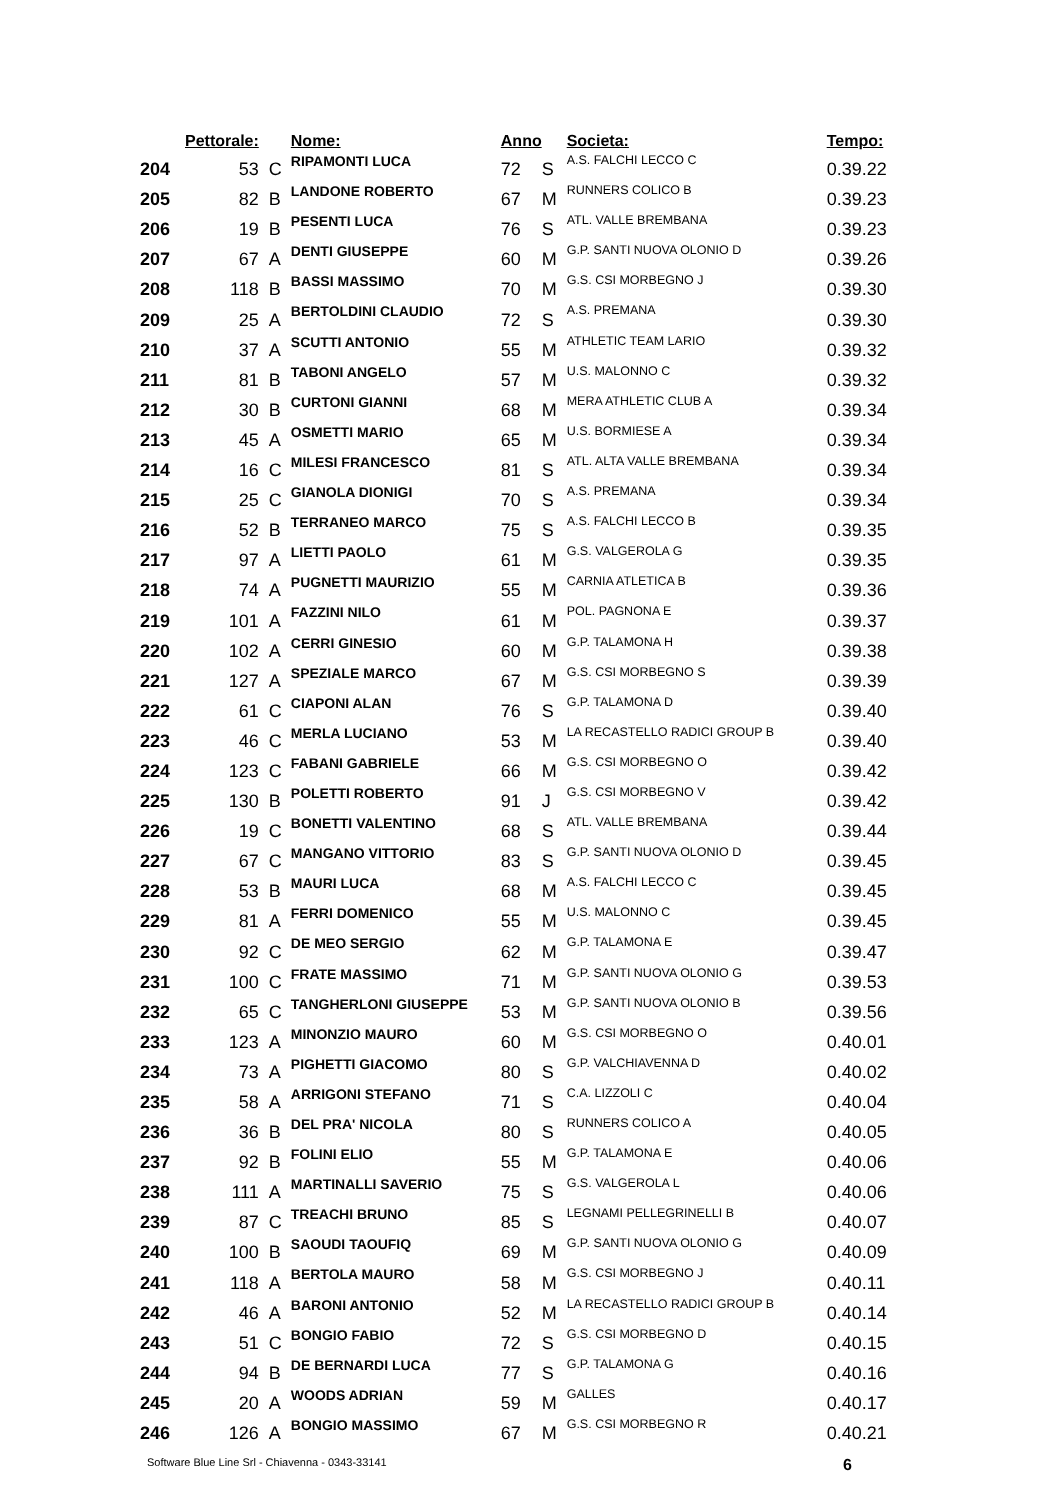| | Pettorale: | | Nome: | Anno | | Societa: | Tempo: |
| --- | --- | --- | --- | --- | --- | --- | --- |
| 204 | 53 | C | RIPAMONTI LUCA | 72 | S | A.S. FALCHI LECCO C | 0.39.22 |
| 205 | 82 | B | LANDONE ROBERTO | 67 | M | RUNNERS COLICO B | 0.39.23 |
| 206 | 19 | B | PESENTI LUCA | 76 | S | ATL. VALLE BREMBANA | 0.39.23 |
| 207 | 67 | A | DENTI GIUSEPPE | 60 | M | G.P. SANTI NUOVA OLONIO D | 0.39.26 |
| 208 | 118 | B | BASSI MASSIMO | 70 | M | G.S. CSI MORBEGNO J | 0.39.30 |
| 209 | 25 | A | BERTOLDINI CLAUDIO | 72 | S | A.S. PREMANA | 0.39.30 |
| 210 | 37 | A | SCUTTI ANTONIO | 55 | M | ATHLETIC TEAM LARIO | 0.39.32 |
| 211 | 81 | B | TABONI ANGELO | 57 | M | U.S. MALONNO C | 0.39.32 |
| 212 | 30 | B | CURTONI GIANNI | 68 | M | MERA ATHLETIC CLUB A | 0.39.34 |
| 213 | 45 | A | OSMETTI MARIO | 65 | M | U.S. BORMIESE A | 0.39.34 |
| 214 | 16 | C | MILESI FRANCESCO | 81 | S | ATL. ALTA VALLE BREMBANA | 0.39.34 |
| 215 | 25 | C | GIANOLA DIONIGI | 70 | S | A.S. PREMANA | 0.39.34 |
| 216 | 52 | B | TERRANEO MARCO | 75 | S | A.S. FALCHI LECCO B | 0.39.35 |
| 217 | 97 | A | LIETTI PAOLO | 61 | M | G.S. VALGEROLA G | 0.39.35 |
| 218 | 74 | A | PUGNETTI MAURIZIO | 55 | M | CARNIA ATLETICA B | 0.39.36 |
| 219 | 101 | A | FAZZINI NILO | 61 | M | POL. PAGNONA E | 0.39.37 |
| 220 | 102 | A | CERRI GINESIO | 60 | M | G.P. TALAMONA H | 0.39.38 |
| 221 | 127 | A | SPEZIALE MARCO | 67 | M | G.S. CSI MORBEGNO S | 0.39.39 |
| 222 | 61 | C | CIAPONI ALAN | 76 | S | G.P. TALAMONA D | 0.39.40 |
| 223 | 46 | C | MERLA LUCIANO | 53 | M | LA RECASTELLO RADICI GROUP B | 0.39.40 |
| 224 | 123 | C | FABANI GABRIELE | 66 | M | G.S. CSI MORBEGNO O | 0.39.42 |
| 225 | 130 | B | POLETTI ROBERTO | 91 | J | G.S. CSI MORBEGNO V | 0.39.42 |
| 226 | 19 | C | BONETTI VALENTINO | 68 | S | ATL. VALLE BREMBANA | 0.39.44 |
| 227 | 67 | C | MANGANO VITTORIO | 83 | S | G.P. SANTI NUOVA OLONIO D | 0.39.45 |
| 228 | 53 | B | MAURI LUCA | 68 | M | A.S. FALCHI LECCO C | 0.39.45 |
| 229 | 81 | A | FERRI DOMENICO | 55 | M | U.S. MALONNO C | 0.39.45 |
| 230 | 92 | C | DE MEO SERGIO | 62 | M | G.P. TALAMONA E | 0.39.47 |
| 231 | 100 | C | FRATE MASSIMO | 71 | M | G.P. SANTI NUOVA OLONIO G | 0.39.53 |
| 232 | 65 | C | TANGHERLONI GIUSEPPE | 53 | M | G.P. SANTI NUOVA OLONIO B | 0.39.56 |
| 233 | 123 | A | MINONZIO MAURO | 60 | M | G.S. CSI MORBEGNO O | 0.40.01 |
| 234 | 73 | A | PIGHETTI GIACOMO | 80 | S | G.P. VALCHIAVENNA D | 0.40.02 |
| 235 | 58 | A | ARRIGONI STEFANO | 71 | S | C.A. LIZZOLI C | 0.40.04 |
| 236 | 36 | B | DEL PRA' NICOLA | 80 | S | RUNNERS COLICO A | 0.40.05 |
| 237 | 92 | B | FOLINI ELIO | 55 | M | G.P. TALAMONA E | 0.40.06 |
| 238 | 111 | A | MARTINALLI SAVERIO | 75 | S | G.S. VALGEROLA L | 0.40.06 |
| 239 | 87 | C | TREACHI BRUNO | 85 | S | LEGNAMI PELLEGRINELLI B | 0.40.07 |
| 240 | 100 | B | SAOUDI TAOUFIQ | 69 | M | G.P. SANTI NUOVA OLONIO G | 0.40.09 |
| 241 | 118 | A | BERTOLA MAURO | 58 | M | G.S. CSI MORBEGNO J | 0.40.11 |
| 242 | 46 | A | BARONI ANTONIO | 52 | M | LA RECASTELLO RADICI GROUP B | 0.40.14 |
| 243 | 51 | C | BONGIO FABIO | 72 | S | G.S. CSI MORBEGNO D | 0.40.15 |
| 244 | 94 | B | DE BERNARDI LUCA | 77 | S | G.P. TALAMONA G | 0.40.16 |
| 245 | 20 | A | WOODS ADRIAN | 59 | M | GALLES | 0.40.17 |
| 246 | 126 | A | BONGIO MASSIMO | 67 | M | G.S. CSI MORBEGNO R | 0.40.21 |
Software Blue Line Srl - Chiavenna - 0343-33141 6